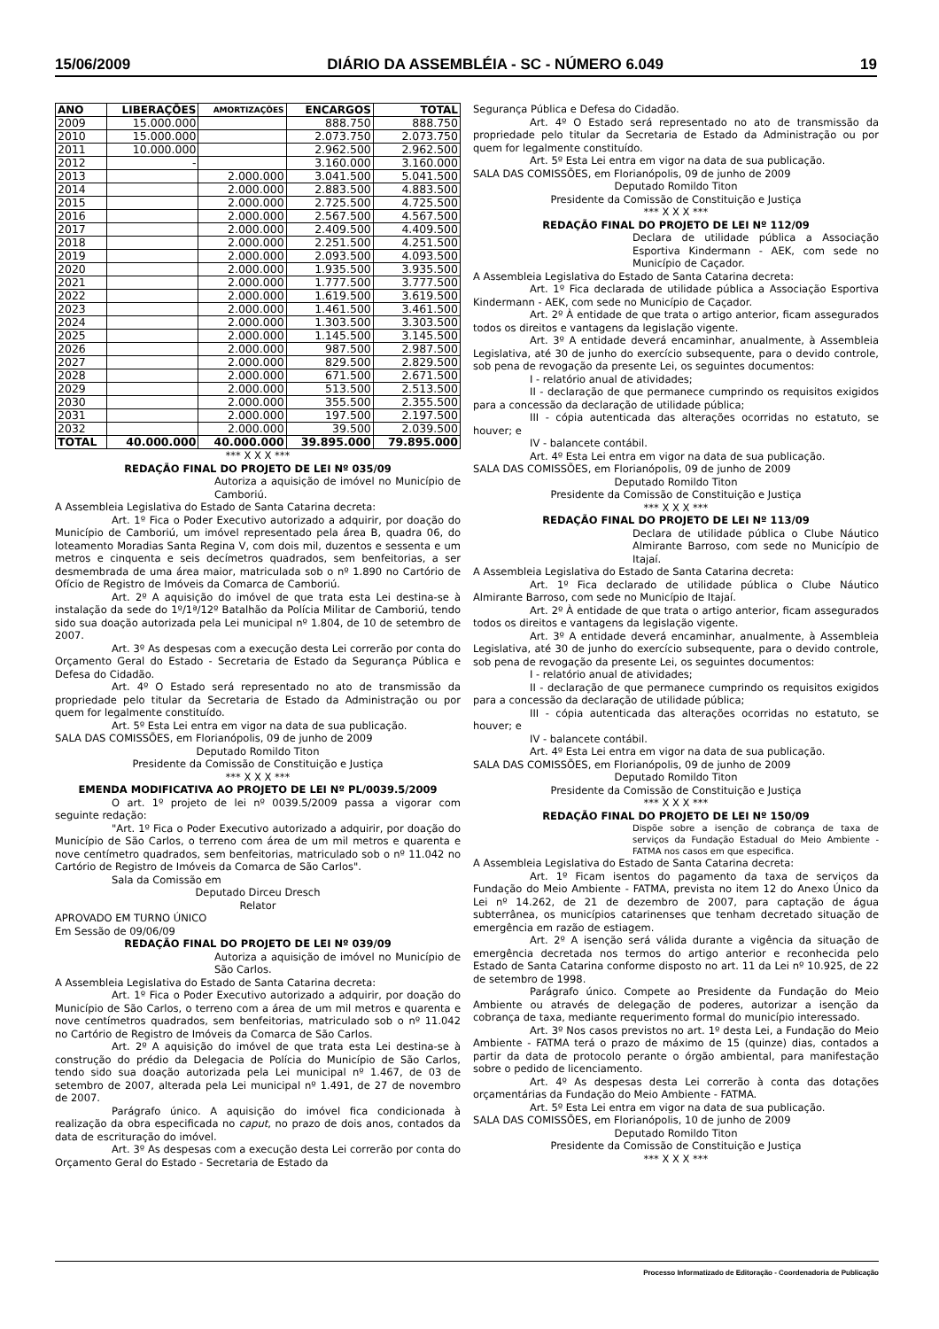15/06/2009 DIÁRIO DA ASSEMBLÉIA - SC - NÚMERO 6.049 19
| ANO | LIBERAÇÕES | AMORTIZAÇÕES | ENCARGOS | TOTAL |
| --- | --- | --- | --- | --- |
| 2009 | 15.000.000 | | 888.750 | 888.750 |
| 2010 | 15.000.000 | | 2.073.750 | 2.073.750 |
| 2011 | 10.000.000 | | 2.962.500 | 2.962.500 |
| 2012 | - | | 3.160.000 | 3.160.000 |
| 2013 | | 2.000.000 | 3.041.500 | 5.041.500 |
| 2014 | | 2.000.000 | 2.883.500 | 4.883.500 |
| 2015 | | 2.000.000 | 2.725.500 | 4.725.500 |
| 2016 | | 2.000.000 | 2.567.500 | 4.567.500 |
| 2017 | | 2.000.000 | 2.409.500 | 4.409.500 |
| 2018 | | 2.000.000 | 2.251.500 | 4.251.500 |
| 2019 | | 2.000.000 | 2.093.500 | 4.093.500 |
| 2020 | | 2.000.000 | 1.935.500 | 3.935.500 |
| 2021 | | 2.000.000 | 1.777.500 | 3.777.500 |
| 2022 | | 2.000.000 | 1.619.500 | 3.619.500 |
| 2023 | | 2.000.000 | 1.461.500 | 3.461.500 |
| 2024 | | 2.000.000 | 1.303.500 | 3.303.500 |
| 2025 | | 2.000.000 | 1.145.500 | 3.145.500 |
| 2026 | | 2.000.000 | 987.500 | 2.987.500 |
| 2027 | | 2.000.000 | 829.500 | 2.829.500 |
| 2028 | | 2.000.000 | 671.500 | 2.671.500 |
| 2029 | | 2.000.000 | 513.500 | 2.513.500 |
| 2030 | | 2.000.000 | 355.500 | 2.355.500 |
| 2031 | | 2.000.000 | 197.500 | 2.197.500 |
| 2032 | | 2.000.000 | 39.500 | 2.039.500 |
| TOTAL | 40.000.000 | 40.000.000 | 39.895.000 | 79.895.000 |
*** X X X ***
REDAÇÃO FINAL DO PROJETO DE LEI Nº 035/09
Autoriza a aquisição de imóvel no Município de Camboriú.
A Assembleia Legislativa do Estado de Santa Catarina decreta:
Art. 1º Fica o Poder Executivo autorizado a adquirir, por doação do Município de Camboriú, um imóvel representado pela área B, quadra 06, do loteamento Moradias Santa Regina V, com dois mil, duzentos e sessenta e um metros e cinquenta e seis decímetros quadrados, sem benfeitorias, a ser desmembrada de uma área maior, matriculada sob o nº 1.890 no Cartório de Ofício de Registro de Imóveis da Comarca de Camboriú.
Art. 2º A aquisição do imóvel de que trata esta Lei destina-se à instalação da sede do 1º/1ª/12º Batalhão da Polícia Militar de Camboriú, tendo sido sua doação autorizada pela Lei municipal nº 1.804, de 10 de setembro de 2007.
Art. 3º As despesas com a execução desta Lei correrão por conta do Orçamento Geral do Estado - Secretaria de Estado da Segurança Pública e Defesa do Cidadão.
Art. 4º O Estado será representado no ato de transmissão da propriedade pelo titular da Secretaria de Estado da Administração ou por quem for legalmente constituído.
Art. 5º Esta Lei entra em vigor na data de sua publicação.
SALA DAS COMISSÕES, em Florianópolis, 09 de junho de 2009
Deputado Romildo Titon
Presidente da Comissão de Constituição e Justiça
*** X X X ***
EMENDA MODIFICATIVA AO PROJETO DE LEI Nº PL/0039.5/2009
O art. 1º projeto de lei nº 0039.5/2009 passa a vigorar com seguinte redação:
"Art. 1º Fica o Poder Executivo autorizado a adquirir, por doação do Município de São Carlos, o terreno com área de um mil metros e quarenta e nove centímetro quadrados, sem benfeitorias, matriculado sob o nº 11.042 no Cartório de Registro de Imóveis da Comarca de São Carlos".
Sala da Comissão em
Deputado Dirceu Dresch
Relator
APROVADO EM TURNO ÚNICO
Em Sessão de 09/06/09
REDAÇÃO FINAL DO PROJETO DE LEI Nº 039/09
Autoriza a aquisição de imóvel no Município de São Carlos.
A Assembleia Legislativa do Estado de Santa Catarina decreta:
Art. 1º Fica o Poder Executivo autorizado a adquirir, por doação do Município de São Carlos, o terreno com a área de um mil metros e quarenta e nove centímetros quadrados, sem benfeitorias, matriculado sob o nº 11.042 no Cartório de Registro de Imóveis da Comarca de São Carlos.
Art. 2º A aquisição do imóvel de que trata esta Lei destina-se à construção do prédio da Delegacia de Polícia do Município de São Carlos, tendo sido sua doação autorizada pela Lei municipal nº 1.467, de 03 de setembro de 2007, alterada pela Lei municipal nº 1.491, de 27 de novembro de 2007.
Parágrafo único. A aquisição do imóvel fica condicionada à realização da obra especificada no caput, no prazo de dois anos, contados da data de escrituração do imóvel.
Art. 3º As despesas com a execução desta Lei correrão por conta do Orçamento Geral do Estado - Secretaria de Estado da
Segurança Pública e Defesa do Cidadão.
Art. 4º O Estado será representado no ato de transmissão da propriedade pelo titular da Secretaria de Estado da Administração ou por quem for legalmente constituído.
Art. 5º Esta Lei entra em vigor na data de sua publicação.
SALA DAS COMISSÕES, em Florianópolis, 09 de junho de 2009
Deputado Romildo Titon
Presidente da Comissão de Constituição e Justiça
*** X X X ***
REDAÇÃO FINAL DO PROJETO DE LEI Nº 112/09
Declara de utilidade pública a Associação Esportiva Kindermann - AEK, com sede no Município de Caçador.
A Assembleia Legislativa do Estado de Santa Catarina decreta:
Art. 1º Fica declarada de utilidade pública a Associação Esportiva Kindermann - AEK, com sede no Município de Caçador.
Art. 2º À entidade de que trata o artigo anterior, ficam assegurados todos os direitos e vantagens da legislação vigente.
Art. 3º A entidade deverá encaminhar, anualmente, à Assembleia Legislativa, até 30 de junho do exercício subsequente, para o devido controle, sob pena de revogação da presente Lei, os seguintes documentos:
I - relatório anual de atividades;
II - declaração de que permanece cumprindo os requisitos exigidos para a concessão da declaração de utilidade pública;
III - cópia autenticada das alterações ocorridas no estatuto, se houver; e
IV - balancete contábil.
Art. 4º Esta Lei entra em vigor na data de sua publicação.
SALA DAS COMISSÕES, em Florianópolis, 09 de junho de 2009
Deputado Romildo Titon
Presidente da Comissão de Constituição e Justiça
*** X X X ***
REDAÇÃO FINAL DO PROJETO DE LEI Nº 113/09
Declara de utilidade pública o Clube Náutico Almirante Barroso, com sede no Município de Itajaí.
A Assembleia Legislativa do Estado de Santa Catarina decreta:
Art. 1º Fica declarado de utilidade pública o Clube Náutico Almirante Barroso, com sede no Município de Itajaí.
Art. 2º À entidade de que trata o artigo anterior, ficam assegurados todos os direitos e vantagens da legislação vigente.
Art. 3º A entidade deverá encaminhar, anualmente, à Assembleia Legislativa, até 30 de junho do exercício subsequente, para o devido controle, sob pena de revogação da presente Lei, os seguintes documentos:
I - relatório anual de atividades;
II - declaração de que permanece cumprindo os requisitos exigidos para a concessão da declaração de utilidade pública;
III - cópia autenticada das alterações ocorridas no estatuto, se houver; e
IV - balancete contábil.
Art. 4º Esta Lei entra em vigor na data de sua publicação.
SALA DAS COMISSÕES, em Florianópolis, 09 de junho de 2009
Deputado Romildo Titon
Presidente da Comissão de Constituição e Justiça
*** X X X ***
REDAÇÃO FINAL DO PROJETO DE LEI Nº 150/09
Dispõe sobre a isenção de cobrança de taxa de serviços da Fundação Estadual do Meio Ambiente - FATMA nos casos em que especifica.
A Assembleia Legislativa do Estado de Santa Catarina decreta:
Art. 1º Ficam isentos do pagamento da taxa de serviços da Fundação do Meio Ambiente - FATMA, prevista no item 12 do Anexo Único da Lei nº 14.262, de 21 de dezembro de 2007, para captação de água subterrânea, os municípios catarinenses que tenham decretado situação de emergência em razão de estiagem.
Art. 2º A isenção será válida durante a vigência da situação de emergência decretada nos termos do artigo anterior e reconhecida pelo Estado de Santa Catarina conforme disposto no art. 11 da Lei nº 10.925, de 22 de setembro de 1998.
Parágrafo único. Compete ao Presidente da Fundação do Meio Ambiente ou através de delegação de poderes, autorizar a isenção da cobrança de taxa, mediante requerimento formal do município interessado.
Art. 3º Nos casos previstos no art. 1º desta Lei, a Fundação do Meio Ambiente - FATMA terá o prazo de máximo de 15 (quinze) dias, contados a partir da data de protocolo perante o órgão ambiental, para manifestação sobre o pedido de licenciamento.
Art. 4º As despesas desta Lei correrão à conta das dotações orçamentárias da Fundação do Meio Ambiente - FATMA.
Art. 5º Esta Lei entra em vigor na data de sua publicação.
SALA DAS COMISSÕES, em Florianópolis, 10 de junho de 2009
Deputado Romildo Titon
Presidente da Comissão de Constituição e Justiça
*** X X X ***
Processo Informatizado de Editoração - Coordenadoria de Publicação